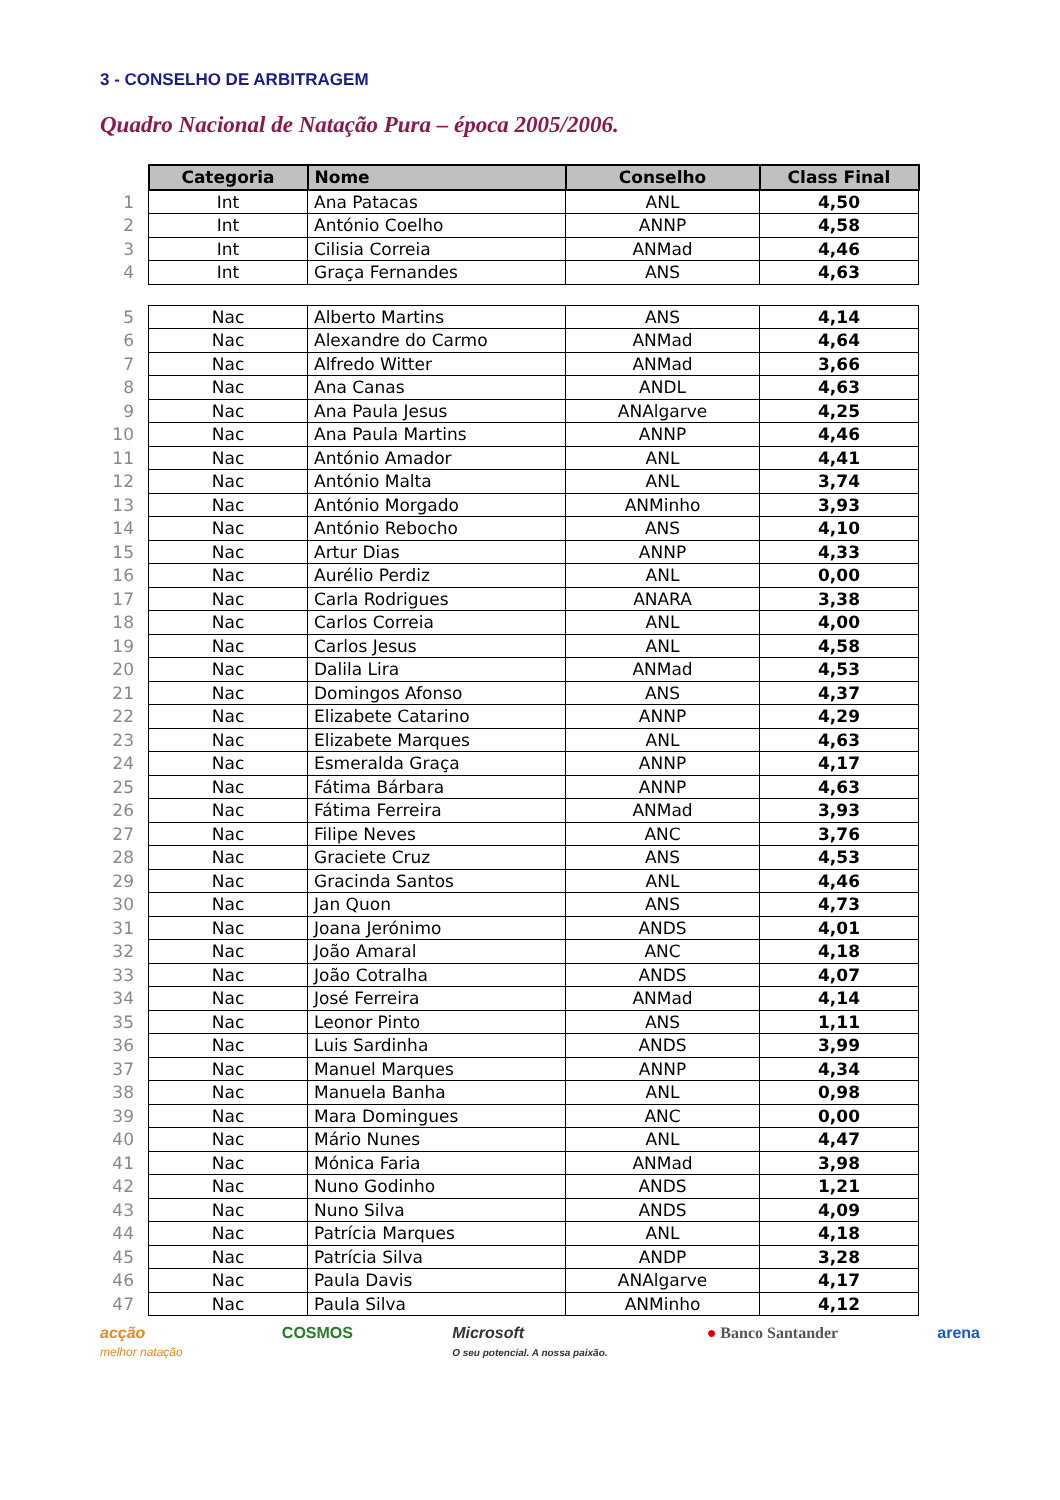3 - CONSELHO DE ARBITRAGEM
Quadro Nacional de Natação Pura – época 2005/2006.
| | Categoria | Nome | Conselho | Class Final |
| --- | --- | --- | --- | --- |
| 1 | Int | Ana Patacas | ANL | 4,50 |
| 2 | Int | António Coelho | ANNP | 4,58 |
| 3 | Int | Cilisia Correia | ANMad | 4,46 |
| 4 | Int | Graça Fernandes | ANS | 4,63 |
| 5 | Nac | Alberto Martins | ANS | 4,14 |
| 6 | Nac | Alexandre do Carmo | ANMad | 4,64 |
| 7 | Nac | Alfredo Witter | ANMad | 3,66 |
| 8 | Nac | Ana Canas | ANDL | 4,63 |
| 9 | Nac | Ana Paula Jesus | ANAlgarve | 4,25 |
| 10 | Nac | Ana Paula Martins | ANNP | 4,46 |
| 11 | Nac | António Amador | ANL | 4,41 |
| 12 | Nac | António Malta | ANL | 3,74 |
| 13 | Nac | António Morgado | ANMinho | 3,93 |
| 14 | Nac | António Rebocho | ANS | 4,10 |
| 15 | Nac | Artur Dias | ANNP | 4,33 |
| 16 | Nac | Aurélio Perdiz | ANL | 0,00 |
| 17 | Nac | Carla Rodrigues | ANARA | 3,38 |
| 18 | Nac | Carlos Correia | ANL | 4,00 |
| 19 | Nac | Carlos Jesus | ANL | 4,58 |
| 20 | Nac | Dalila Lira | ANMad | 4,53 |
| 21 | Nac | Domingos Afonso | ANS | 4,37 |
| 22 | Nac | Elizabete Catarino | ANNP | 4,29 |
| 23 | Nac | Elizabete Marques | ANL | 4,63 |
| 24 | Nac | Esmeralda Graça | ANNP | 4,17 |
| 25 | Nac | Fátima Bárbara | ANNP | 4,63 |
| 26 | Nac | Fátima Ferreira | ANMad | 3,93 |
| 27 | Nac | Filipe Neves | ANC | 3,76 |
| 28 | Nac | Graciete Cruz | ANS | 4,53 |
| 29 | Nac | Gracinda Santos | ANL | 4,46 |
| 30 | Nac | Jan Quon | ANS | 4,73 |
| 31 | Nac | Joana Jerónimo | ANDS | 4,01 |
| 32 | Nac | João Amaral | ANC | 4,18 |
| 33 | Nac | João Cotralha | ANDS | 4,07 |
| 34 | Nac | José Ferreira | ANMad | 4,14 |
| 35 | Nac | Leonor Pinto | ANS | 1,11 |
| 36 | Nac | Luis Sardinha | ANDS | 3,99 |
| 37 | Nac | Manuel Marques | ANNP | 4,34 |
| 38 | Nac | Manuela Banha | ANL | 0,98 |
| 39 | Nac | Mara Domingues | ANC | 0,00 |
| 40 | Nac | Mário Nunes | ANL | 4,47 |
| 41 | Nac | Mónica Faria | ANMad | 3,98 |
| 42 | Nac | Nuno Godinho | ANDS | 1,21 |
| 43 | Nac | Nuno Silva | ANDS | 4,09 |
| 44 | Nac | Patrícia Marques | ANL | 4,18 |
| 45 | Nac | Patrícia Silva | ANDP | 3,28 |
| 46 | Nac | Paula Davis | ANAlgarve | 4,17 |
| 47 | Nac | Paula Silva | ANMinho | 4,12 |
acção
melhor natação
COSMOS Microsoft
O seu potencial. A nossa paixão.
● Banco Santander arena